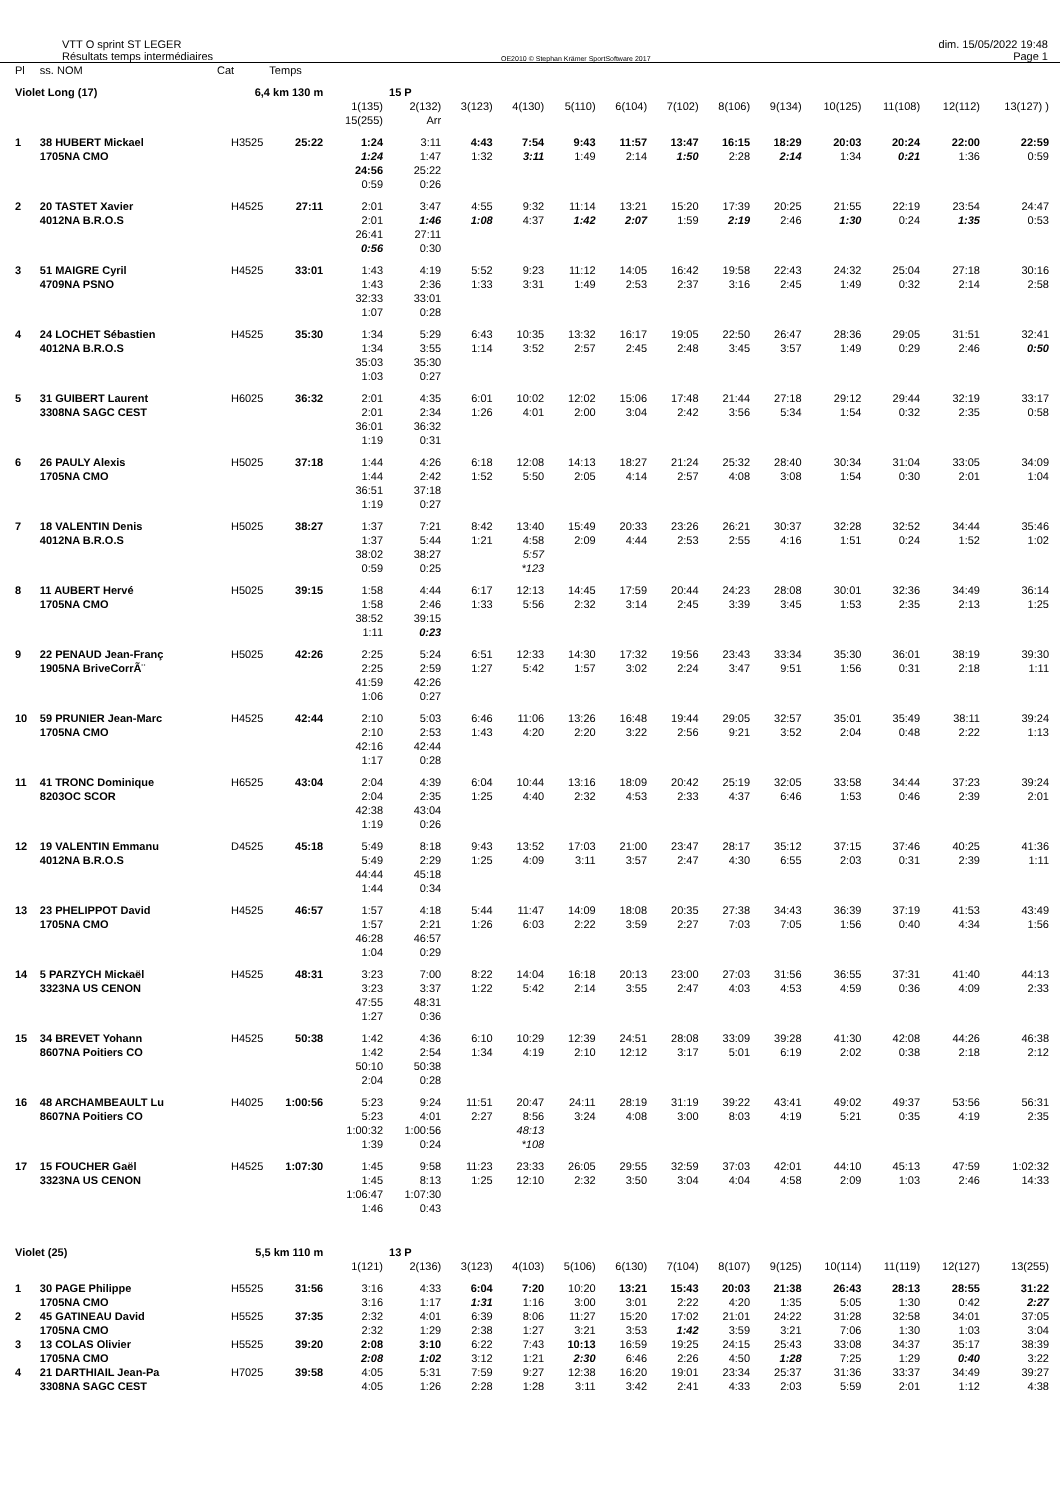VTT O sprint ST LEGER
Résultats temps intermédiaires
OE2010 © Stephan Krämer SportSoftware 2017
dim. 15/05/2022 19:48
Page 1
| Pl | ss. NOM | Cat | Temps | | | | | | | | | | | | | |
| --- | --- | --- | --- | --- | --- | --- | --- | --- | --- | --- | --- | --- | --- | --- | --- | --- |
| Violet Long (17) | | 6,4 km 130 m | | | 15 P | | | | | | | | | | | |
| | | | | 1(135) 15(255) | 2(132) Arr | 3(123) | 4(130) | 5(110) | 6(104) | 7(102) | 8(106) | 9(134) | 10(125) | 11(108) | 12(112) | 13(127) ) |
| 1 | 38 HUBERT Mickael 1705NA CMO | H3525 | 25:22 | 1:24 1:24 24:56 0:59 | 3:11 1:47 25:22 0:26 | 4:43 1:32 | 7:54 3:11 | 9:43 1:49 | 11:57 2:14 | 13:47 1:50 | 16:15 2:28 | 18:29 2:14 | 20:03 1:34 | 20:24 0:21 | 22:00 1:36 | 22:59 0:59 |
| 2 | 20 TASTET Xavier 4012NA B.R.O.S | H4525 | 27:11 | 2:01 2:01 26:41 0:56 | 3:47 1:46 27:11 0:30 | 4:55 1:08 | 9:32 4:37 | 11:14 1:42 | 13:21 2:07 | 15:20 1:59 | 17:39 2:19 | 20:25 2:46 | 21:55 1:30 | 22:19 0:24 | 23:54 1:35 | 24:47 0:53 |
| 3 | 51 MAIGRE Cyril 4709NA PSNO | H4525 | 33:01 | 1:43 1:43 32:33 1:07 | 4:19 2:36 33:01 0:28 | 5:52 1:33 | 9:23 3:31 | 11:12 1:49 | 14:05 2:53 | 16:42 2:37 | 19:58 3:16 | 22:43 2:45 | 24:32 1:49 | 25:04 0:32 | 27:18 2:14 | 30:16 2:58 |
| 4 | 24 LOCHET Sébastien 4012NA B.R.O.S | H4525 | 35:30 | 1:34 1:34 35:03 1:03 | 5:29 3:55 35:30 0:27 | 6:43 1:14 | 10:35 3:52 | 13:32 2:57 | 16:17 2:45 | 19:05 2:48 | 22:50 3:45 | 26:47 3:57 | 28:36 1:49 | 29:05 0:29 | 31:51 2:46 | 32:41 0:50 |
| 5 | 31 GUIBERT Laurent 3308NA SAGC CEST | H6025 | 36:32 | 2:01 2:01 36:01 1:19 | 4:35 2:34 36:32 0:31 | 6:01 1:26 | 10:02 4:01 | 12:02 2:00 | 15:06 3:04 | 17:48 2:42 | 21:44 3:56 | 27:18 5:34 | 29:12 1:54 | 29:44 0:32 | 32:19 2:35 | 33:17 0:58 |
| 6 | 26 PAULY Alexis 1705NA CMO | H5025 | 37:18 | 1:44 1:44 36:51 1:19 | 4:26 2:42 37:18 0:27 | 6:18 1:52 | 12:08 5:50 | 14:13 2:05 | 18:27 4:14 | 21:24 2:57 | 25:32 4:08 | 28:40 3:08 | 30:34 1:54 | 31:04 0:30 | 33:05 2:01 | 34:09 1:04 |
| 7 | 18 VALENTIN Denis 4012NA B.R.O.S | H5025 | 38:27 | 1:37 1:37 38:02 0:59 | 7:21 5:44 38:27 0:25 | 8:42 1:21 | 13:40 4:58 5:57 *123 | 15:49 2:09 | 20:33 4:44 | 23:26 2:53 | 26:21 2:55 | 30:37 4:16 | 32:28 1:51 | 32:52 0:24 | 34:44 1:52 | 35:46 1:02 |
| 8 | 11 AUBERT Hervé 1705NA CMO | H5025 | 39:15 | 1:58 1:58 38:52 1:11 | 4:44 2:46 39:15 0:23 | 6:17 1:33 | 12:13 5:56 | 14:45 2:32 | 17:59 3:14 | 20:44 2:45 | 24:23 3:39 | 28:08 3:45 | 30:01 1:53 | 32:36 2:35 | 34:49 2:13 | 36:14 1:25 |
| 9 | 22 PENAUD Jean-Franç 1905NA BriveCorrÃ¨ | H5025 | 42:26 | 2:25 2:25 41:59 1:06 | 5:24 2:59 42:26 0:27 | 6:51 1:27 | 12:33 5:42 | 14:30 1:57 | 17:32 3:02 | 19:56 2:24 | 23:43 3:47 | 33:34 9:51 | 35:30 1:56 | 36:01 0:31 | 38:19 2:18 | 39:30 1:11 |
| 10 | 59 PRUNIER Jean-Marc 1705NA CMO | H4525 | 42:44 | 2:10 2:10 42:16 1:17 | 5:03 2:53 42:44 0:28 | 6:46 1:43 | 11:06 4:20 | 13:26 2:20 | 16:48 3:22 | 19:44 2:56 | 29:05 9:21 | 32:57 3:52 | 35:01 2:04 | 35:49 0:48 | 38:11 2:22 | 39:24 1:13 |
| 11 | 41 TRONC Dominique 8203OC SCOR | H6525 | 43:04 | 2:04 2:04 42:38 1:19 | 4:39 2:35 43:04 0:26 | 6:04 1:25 | 10:44 4:40 | 13:16 2:32 | 18:09 4:53 | 20:42 2:33 | 25:19 4:37 | 32:05 6:46 | 33:58 1:53 | 34:44 0:46 | 37:23 2:39 | 39:24 2:01 |
| 12 | 19 VALENTIN Emmanu 4012NA B.R.O.S | D4525 | 45:18 | 5:49 5:49 44:44 1:44 | 8:18 2:29 45:18 0:34 | 9:43 1:25 | 13:52 4:09 | 17:03 3:11 | 21:00 3:57 | 23:47 2:47 | 28:17 4:30 | 35:12 6:55 | 37:15 2:03 | 37:46 0:31 | 40:25 2:39 | 41:36 1:11 |
| 13 | 23 PHELIPPOT David 1705NA CMO | H4525 | 46:57 | 1:57 1:57 46:28 1:04 | 4:18 2:21 46:57 0:29 | 5:44 1:26 | 11:47 6:03 | 14:09 2:22 | 18:08 3:59 | 20:35 2:27 | 27:38 7:03 | 34:43 7:05 | 36:39 1:56 | 37:19 0:40 | 41:53 4:34 | 43:49 1:56 |
| 14 | 5 PARZYCH Mickaël 3323NA US CENON | H4525 | 48:31 | 3:23 3:23 47:55 1:27 | 7:00 3:37 48:31 0:36 | 8:22 1:22 | 14:04 5:42 | 16:18 2:14 | 20:13 3:55 | 23:00 2:47 | 27:03 4:03 | 31:56 4:53 | 36:55 4:59 | 37:31 0:36 | 41:40 4:09 | 44:13 2:33 |
| 15 | 34 BREVET Yohann 8607NA Poitiers CO | H4525 | 50:38 | 1:42 1:42 50:10 2:04 | 4:36 2:54 50:38 0:28 | 6:10 1:34 | 10:29 4:19 | 12:39 2:10 | 24:51 12:12 | 28:08 3:17 | 33:09 5:01 | 39:28 6:19 | 41:30 2:02 | 42:08 0:38 | 44:26 2:18 | 46:38 2:12 |
| 16 | 48 ARCHAMBEAULT Lu 8607NA Poitiers CO | H4025 | 1:00:56 | 5:23 5:23 1:00:32 1:39 | 9:24 4:01 1:00:56 0:24 | 11:51 2:27 | 20:47 8:56 48:13 *108 | 24:11 3:24 | 28:19 4:08 | 31:19 3:00 | 39:22 8:03 | 43:41 4:19 | 49:02 5:21 | 49:37 0:35 | 53:56 4:19 | 56:31 2:35 |
| 17 | 15 FOUCHER Gaël 3323NA US CENON | H4525 | 1:07:30 | 1:45 1:45 1:06:47 1:46 | 9:58 8:13 1:07:30 0:43 | 11:23 1:25 | 23:33 12:10 | 26:05 2:32 | 29:55 3:50 | 32:59 3:04 | 37:03 4:04 | 42:01 4:58 | 44:10 2:09 | 45:13 1:03 | 47:59 2:46 | 1:02:32 14:33 |
| Violet (25) | | 5,5 km 110 m | | | 13 P | | | | | | | | | | | |
| | | | | 1(121) | 2(136) | 3(123) | 4(103) | 5(106) | 6(130) | 7(104) | 8(107) | 9(125) | 10(114) | 11(119) | 12(127) | 13(255) |
| 1 | 30 PAGE Philippe 1705NA CMO | H5525 | 31:56 | 3:16 3:16 | 4:33 1:17 | 6:04 1:31 | 7:20 1:16 | 10:20 3:00 | 13:21 3:01 | 15:43 2:22 | 20:03 4:20 | 21:38 1:35 | 26:43 5:05 | 28:13 1:30 | 28:55 0:42 | 31:22 2:27 |
| 2 | 45 GATINEAU David 1705NA CMO | H5525 | 37:35 | 2:32 2:32 | 4:01 1:29 | 6:39 2:38 | 8:06 1:27 | 11:27 3:21 | 15:20 3:53 | 17:02 1:42 | 21:01 3:59 | 24:22 3:21 | 31:28 7:06 | 32:58 1:30 | 34:01 1:03 | 37:05 3:04 |
| 3 | 13 COLAS Olivier 1705NA CMO | H5525 | 39:20 | 2:08 2:08 | 3:10 1:02 | 6:22 3:12 | 7:43 1:21 | 10:13 2:30 | 16:59 6:46 | 19:25 2:26 | 24:15 4:50 | 25:43 1:28 | 33:08 7:25 | 34:37 1:29 | 35:17 0:40 | 38:39 3:22 |
| 4 | 21 DARTHIAIL Jean-Pa 3308NA SAGC CEST | H7025 | 39:58 | 4:05 4:05 | 5:31 1:26 | 7:59 2:28 | 9:27 1:28 | 12:38 3:11 | 16:20 3:42 | 19:01 2:41 | 23:34 4:33 | 25:37 2:03 | 31:36 5:59 | 33:37 2:01 | 34:49 1:12 | 39:27 4:38 |